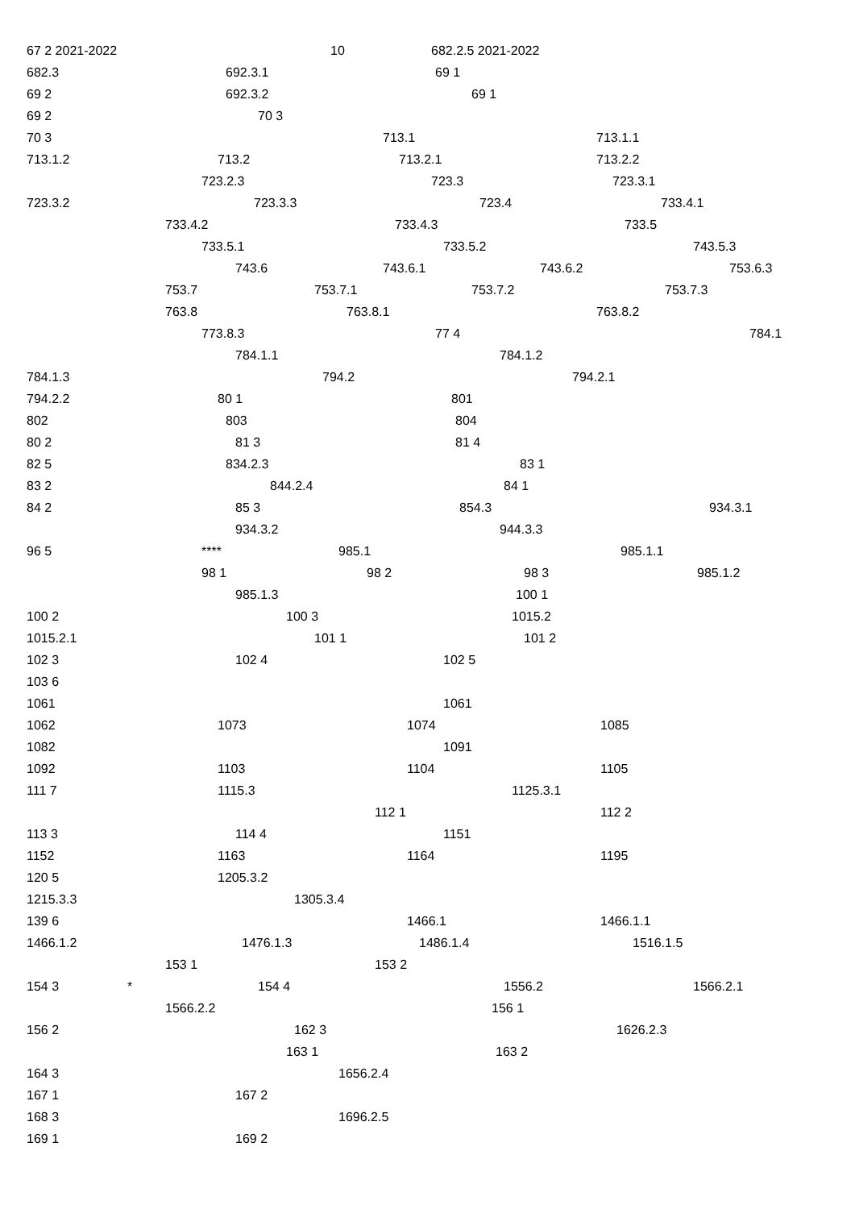67 2 2021-2022 10 682.2.5 2021-2022
682.3 692.3.1 69 1
69 2 692.3.2 69 1
69 2 70 3
70 3 713.1 713.1.1
713.1.2 713.2 713.2.1 713.2.2
723.2.3 723.3 723.3.1
723.3.2 723.3.3 723.4 733.4.1
733.4.2 733.4.3 733.5
733.5.1 733.5.2 743.5.3
743.6 743.6.1 743.6.2 753.6.3
753.7 753.7.1 753.7.2 753.7.3
763.8 763.8.1 763.8.2
773.8.3 77 4 784.1
784.1.1 784.1.2
784.1.3 794.2 794.2.1
794.2.2 80 1 801
802 803 804
80 2 81 3 81 4
82 5 834.2.3 83 1
83 2 844.2.4 84 1
84 2 85 3 854.3 934.3.1
934.3.2 944.3.3
96 5 **** 985.1 985.1.1
98 1 98 2 98 3 985.1.2
985.1.3 100 1
100 2 100 3 1015.2
1015.2.1 101 1 101 2
102 3 102 4 102 5
103 6
1061 1061
1062 1073 1074 1085
1082 1091
1092 1103 1104 1105
111 7 1115.3 1125.3.1
112 1 112 2
113 3 114 4 1151
1152 1163 1164 1195
120 5 1205.3.2
1215.3.3 1305.3.4
139 6 1466.1 1466.1.1
1466.1.2 1476.1.3 1486.1.4 1516.1.5
153 1 153 2
154 3 * 154 4 1556.2 1566.2.1
1566.2.2 156 1
156 2 162 3 1626.2.3
163 1 163 2
164 3 1656.2.4
167 1 167 2
168 3 1696.2.5
169 1 169 2